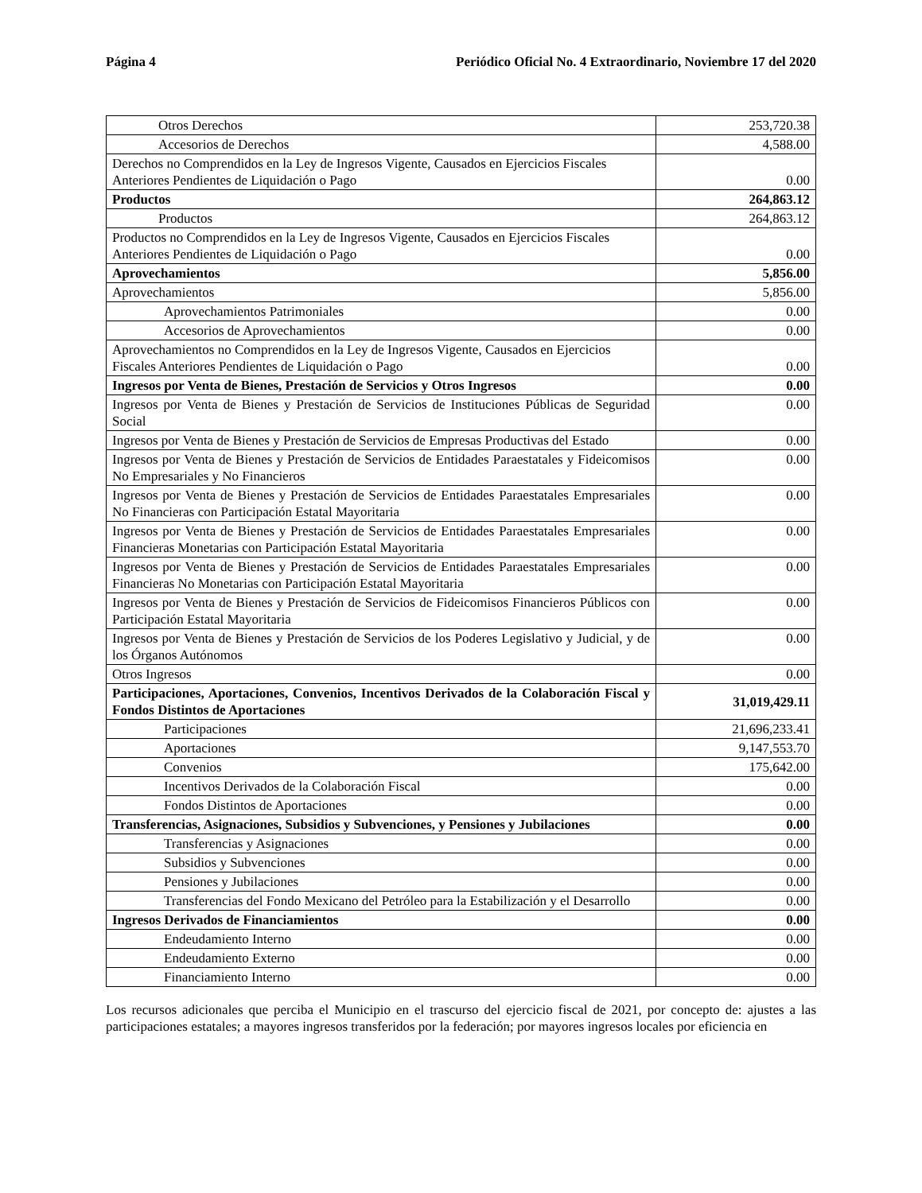Página 4 Periódico Oficial No. 4 Extraordinario, Noviembre 17 del 2020
| Otros Derechos | 253,720.38 |
| Accesorios de Derechos | 4,588.00 |
| Derechos no Comprendidos en la Ley de Ingresos Vigente, Causados en Ejercicios Fiscales Anteriores Pendientes de Liquidación o Pago | 0.00 |
| Productos | 264,863.12 |
| Productos | 264,863.12 |
| Productos no Comprendidos en la Ley de Ingresos Vigente, Causados en Ejercicios Fiscales Anteriores Pendientes de Liquidación o Pago | 0.00 |
| Aprovechamientos | 5,856.00 |
| Aprovechamientos | 5,856.00 |
| Aprovechamientos Patrimoniales | 0.00 |
| Accesorios de Aprovechamientos | 0.00 |
| Aprovechamientos no Comprendidos en la Ley de Ingresos Vigente, Causados en Ejercicios Fiscales Anteriores Pendientes de Liquidación o Pago | 0.00 |
| Ingresos por Venta de Bienes, Prestación de Servicios y Otros Ingresos | 0.00 |
| Ingresos por Venta de Bienes y Prestación de Servicios de Instituciones Públicas de Seguridad Social | 0.00 |
| Ingresos por Venta de Bienes y Prestación de Servicios de Empresas Productivas del Estado | 0.00 |
| Ingresos por Venta de Bienes y Prestación de Servicios de Entidades Paraestatales y Fideicomisos No Empresariales y No Financieros | 0.00 |
| Ingresos por Venta de Bienes y Prestación de Servicios de Entidades Paraestatales Empresariales No Financieras con Participación Estatal Mayoritaria | 0.00 |
| Ingresos por Venta de Bienes y Prestación de Servicios de Entidades Paraestatales Empresariales Financieras Monetarias con Participación Estatal Mayoritaria | 0.00 |
| Ingresos por Venta de Bienes y Prestación de Servicios de Entidades Paraestatales Empresariales Financieras No Monetarias con Participación Estatal Mayoritaria | 0.00 |
| Ingresos por Venta de Bienes y Prestación de Servicios de Fideicomisos Financieros Públicos con Participación Estatal Mayoritaria | 0.00 |
| Ingresos por Venta de Bienes y Prestación de Servicios de los Poderes Legislativo y Judicial, y de los Órganos Autónomos | 0.00 |
| Otros Ingresos | 0.00 |
| Participaciones, Aportaciones, Convenios, Incentivos Derivados de la Colaboración Fiscal y Fondos Distintos de Aportaciones | 31,019,429.11 |
| Participaciones | 21,696,233.41 |
| Aportaciones | 9,147,553.70 |
| Convenios | 175,642.00 |
| Incentivos Derivados de la Colaboración Fiscal | 0.00 |
| Fondos Distintos de Aportaciones | 0.00 |
| Transferencias, Asignaciones, Subsidios y Subvenciones, y Pensiones y Jubilaciones | 0.00 |
| Transferencias y Asignaciones | 0.00 |
| Subsidios y Subvenciones | 0.00 |
| Pensiones y Jubilaciones | 0.00 |
| Transferencias del Fondo Mexicano del Petróleo para la Estabilización y el Desarrollo | 0.00 |
| Ingresos Derivados de Financiamientos | 0.00 |
| Endeudamiento Interno | 0.00 |
| Endeudamiento Externo | 0.00 |
| Financiamiento Interno | 0.00 |
Los recursos adicionales que perciba el Municipio en el trascurso del ejercicio fiscal de 2021, por concepto de: ajustes a las participaciones estatales; a mayores ingresos transferidos por la federación; por mayores ingresos locales por eficiencia en